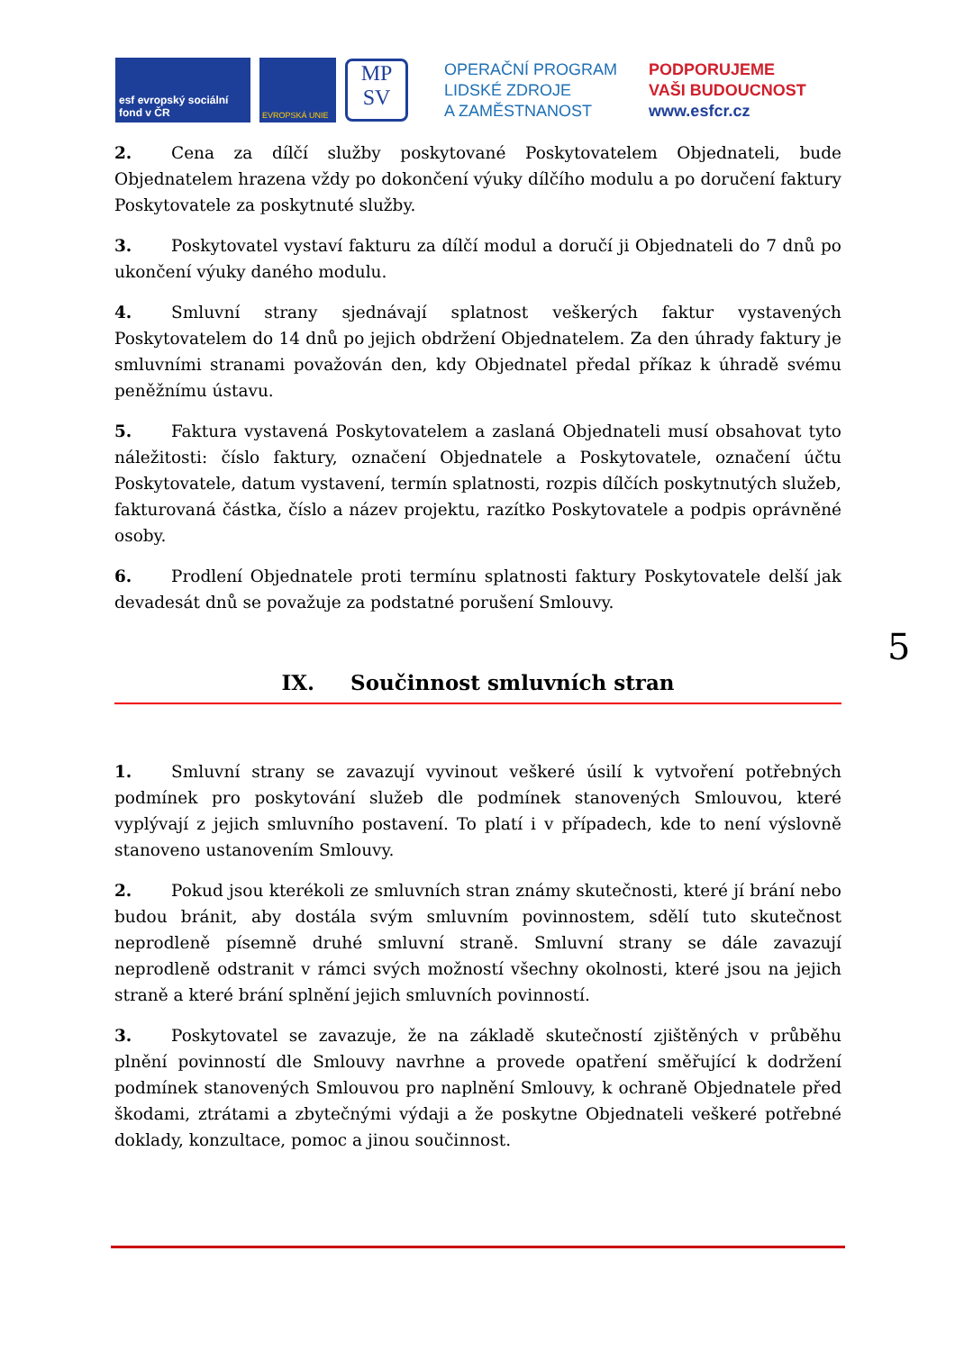esf evropský sociální fond v ČR
EVROPSKÁ UNIE
MP
SV
OPERAČNÍ PROGRAM
LIDSKÉ ZDROJE
A ZAMĚSTNANOST
PODPORUJEME
VAŠI BUDOUCNOST
www.esfcr.cz
2. Cena za dílčí služby poskytované Poskytovatelem Objednateli, bude Objednatelem hrazena vždy po dokončení výuky dílčího modulu a po doručení faktury Poskytovatele za poskytnuté služby.
3. Poskytovatel vystaví fakturu za dílčí modul a doručí ji Objednateli do 7 dnů po ukončení výuky daného modulu.
4. Smluvní strany sjednávají splatnost veškerých faktur vystavených Poskytovatelem do 14 dnů po jejich obdržení Objednatelem. Za den úhrady faktury je smluvními stranami považován den, kdy Objednatel předal příkaz k úhradě svému peněžnímu ústavu.
5. Faktura vystavená Poskytovatelem a zaslaná Objednateli musí obsahovat tyto náležitosti: číslo faktury, označení Objednatele a Poskytovatele, označení účtu Poskytovatele, datum vystavení, termín splatnosti, rozpis dílčích poskytnutých služeb, fakturovaná částka, číslo a název projektu, razítko Poskytovatele a podpis oprávněné osoby.
6. Prodlení Objednatele proti termínu splatnosti faktury Poskytovatele delší jak devadesát dnů se považuje za podstatné porušení Smlouvy.
IX. Součinnost smluvních stran
1. Smluvní strany se zavazují vyvinout veškeré úsilí k vytvoření potřebných podmínek pro poskytování služeb dle podmínek stanovených Smlouvou, které vyplývají z jejich smluvního postavení. To platí i v případech, kde to není výslovně stanoveno ustanovením Smlouvy.
2. Pokud jsou kterékoli ze smluvních stran známy skutečnosti, které jí brání nebo budou bránit, aby dostála svým smluvním povinnostem, sdělí tuto skutečnost neprodleně písemně druhé smluvní straně. Smluvní strany se dále zavazují neprodleně odstranit v rámci svých možností všechny okolnosti, které jsou na jejich straně a které brání splnění jejich smluvních povinností.
3. Poskytovatel se zavazuje, že na základě skutečností zjištěných v průběhu plnění povinností dle Smlouvy navrhne a provede opatření směřující k dodržení podmínek stanovených Smlouvou pro naplnění Smlouvy, k ochraně Objednatele před škodami, ztrátami a zbytečnými výdaji a že poskytne Objednateli veškeré potřebné doklady, konzultace, pomoc a jinou součinnost.
5